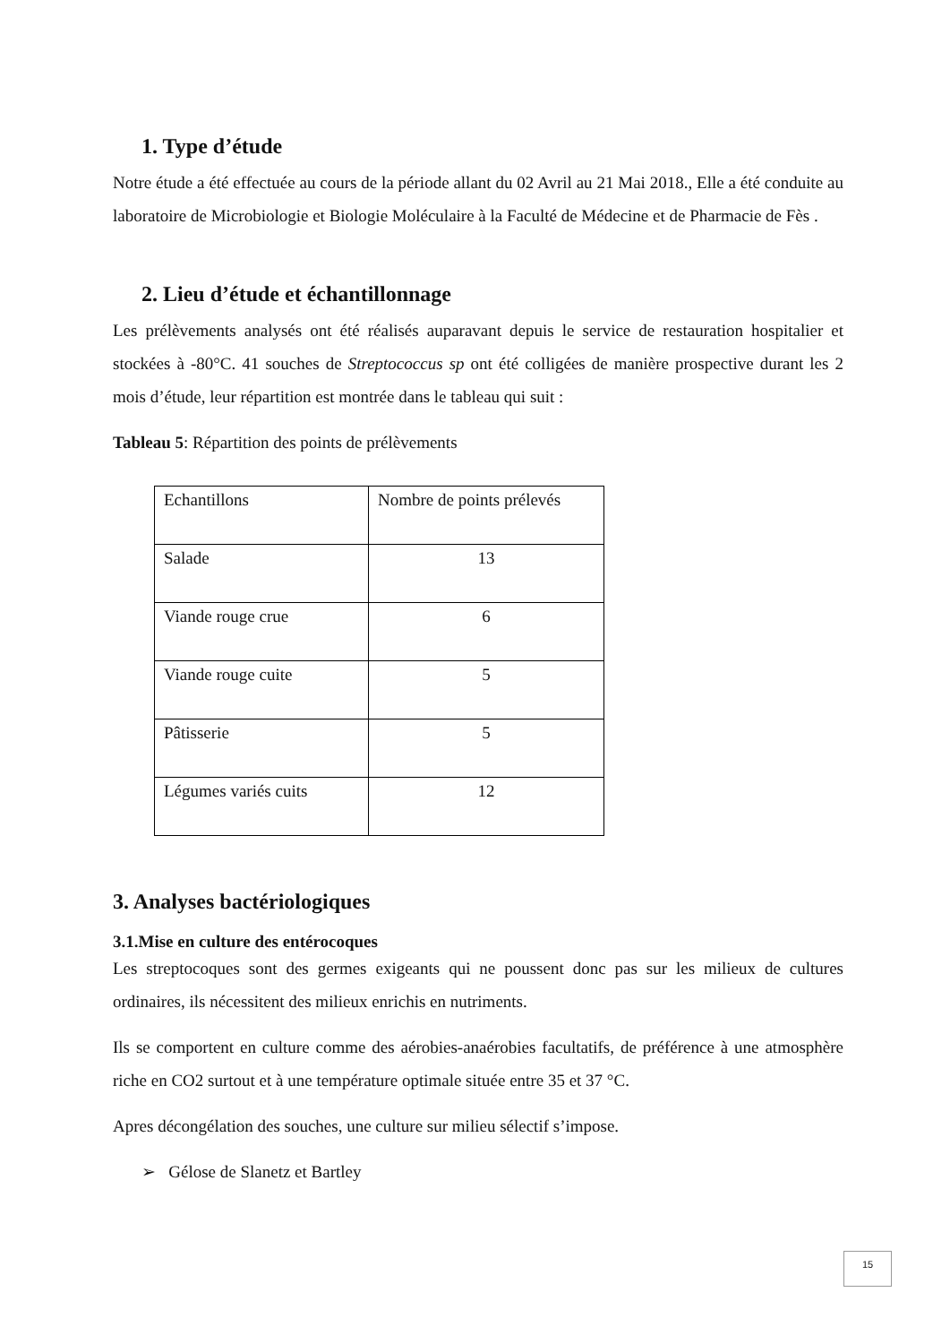1. Type d’étude
Notre étude a été effectuée au cours de la période allant du 02 Avril au 21 Mai 2018., Elle a été conduite au laboratoire de Microbiologie et Biologie Moléculaire à la Faculté de Médecine et de Pharmacie de Fès .
2. Lieu d’étude et échantillonnage
Les prélèvements analysés ont été réalisés auparavant depuis le service de restauration hospitalier et stockées à -80°C. 41 souches de Streptococcus sp ont été colligées de manière prospective durant les 2 mois d’étude, leur répartition est montrée dans le tableau qui suit :
Tableau 5: Répartition des points de prélèvements
| Echantillons | Nombre de points prélevés |
| Salade | 13 |
| Viande rouge crue | 6 |
| Viande rouge cuite | 5 |
| Pâtisserie | 5 |
| Légumes variés cuits | 12 |
3. Analyses bactériologiques
3.1.Mise en culture des entérocoques
Les streptocoques sont des germes exigeants qui ne poussent donc pas sur les milieux de cultures ordinaires, ils nécessitent des milieux enrichis en nutriments.
Ils se comportent en culture comme des aérobies-anaérobies facultatifs, de préférence à une atmosphère riche en CO2 surtout et à une température optimale située entre 35 et 37 °C.
Apres décongélation des souches, une culture sur milieu sélectif s’impose.
➢ Gélose de Slanetz et Bartley
15